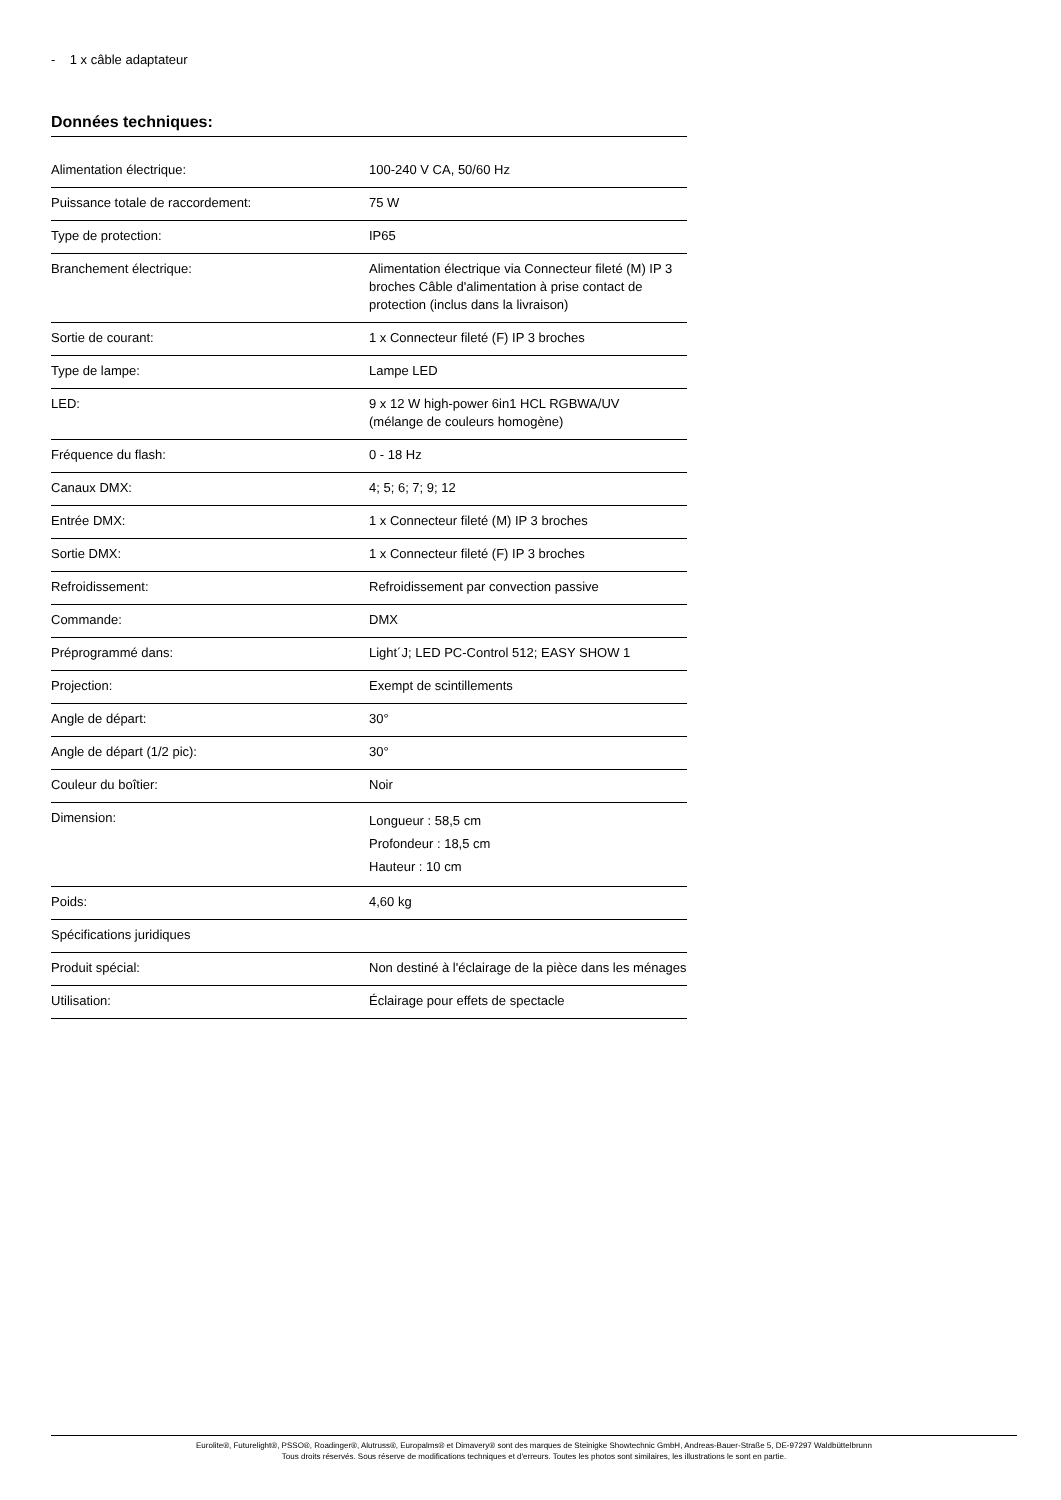- 1 x câble adaptateur
Données techniques:
| Alimentation électrique: | 100-240 V CA, 50/60 Hz |
| Puissance totale de raccordement: | 75 W |
| Type de protection: | IP65 |
| Branchement électrique: | Alimentation électrique via Connecteur fileté (M) IP 3 broches Câble d'alimentation à prise contact de protection (inclus dans la livraison) |
| Sortie de courant: | 1 x Connecteur fileté (F) IP 3 broches |
| Type de lampe: | Lampe LED |
| LED: | 9 x 12 W high-power 6in1 HCL RGBWA/UV (mélange de couleurs homogène) |
| Fréquence du flash: | 0 - 18 Hz |
| Canaux DMX: | 4; 5; 6; 7; 9; 12 |
| Entrée DMX: | 1 x Connecteur fileté (M) IP 3 broches |
| Sortie DMX: | 1 x Connecteur fileté (F) IP 3 broches |
| Refroidissement: | Refroidissement par convection passive |
| Commande: | DMX |
| Préprogrammé dans: | Light´J; LED PC-Control 512; EASY SHOW 1 |
| Projection: | Exempt de scintillements |
| Angle de départ: | 30° |
| Angle de départ (1/2 pic): | 30° |
| Couleur du boîtier: | Noir |
| Dimension: | Longueur : 58,5 cm Profondeur : 18,5 cm Hauteur : 10 cm |
| Poids: | 4,60 kg |
| Spécifications juridiques | |
| Produit spécial: | Non destiné à l'éclairage de la pièce dans les ménages |
| Utilisation: | Éclairage pour effets de spectacle |
Eurolite®, Futurelight®, PSSO®, Roadinger®, Alutruss®, Europalms® et Dimavery® sont des marques de Steinigke Showtechnic GmbH, Andreas-Bauer-Straße 5, DE-97297 Waldbüttelbrunn
Tous droits réservés. Sous réserve de modifications techniques et d'erreurs. Toutes les photos sont similaires, les illustrations le sont en partie.